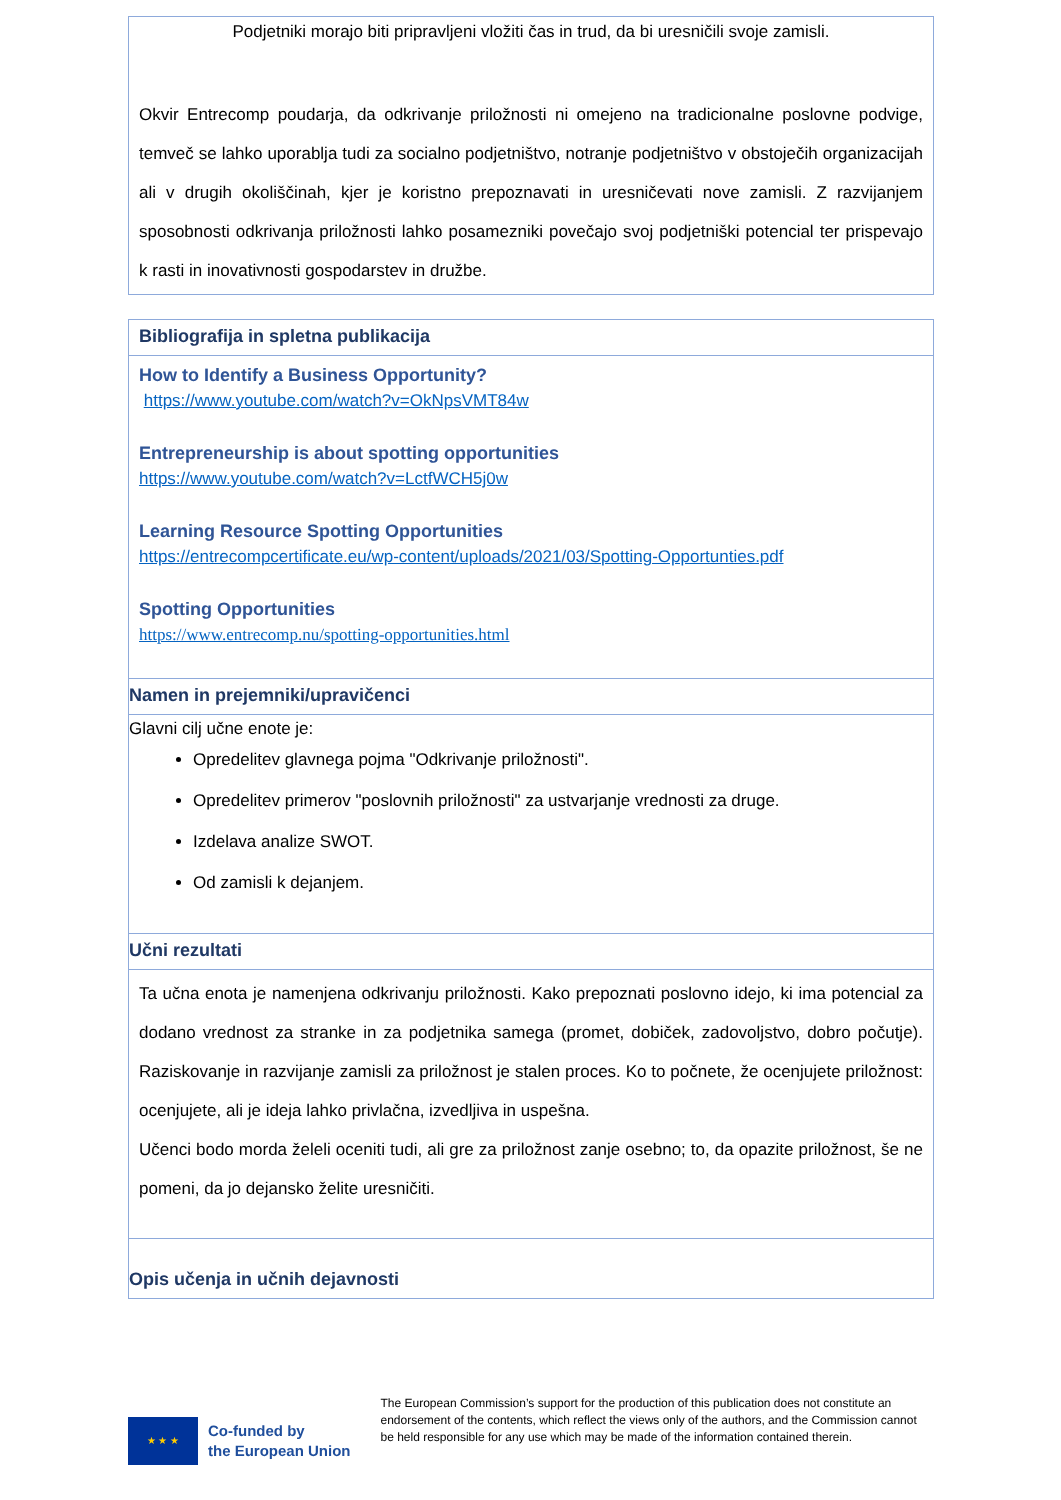Podjetniki morajo biti pripravljeni vložiti čas in trud, da bi uresničili svoje zamisli.
Okvir Entrecomp poudarja, da odkrivanje priložnosti ni omejeno na tradicionalne poslovne podvige, temveč se lahko uporablja tudi za socialno podjetništvo, notranje podjetništvo v obstoječih organizacijah ali v drugih okoliščinah, kjer je koristno prepoznavati in uresničevati nove zamisli. Z razvijanjem sposobnosti odkrivanja priložnosti lahko posamezniki povečajo svoj podjetniški potencial ter prispevajo k rasti in inovativnosti gospodarstev in družbe.
Bibliografija in spletna publikacija
How to Identify a Business Opportunity?
https://www.youtube.com/watch?v=OkNpsVMT84w
Entrepreneurship is about spotting opportunities
https://www.youtube.com/watch?v=LctfWCH5j0w
Learning Resource Spotting Opportunities
https://entrecompcertificate.eu/wp-content/uploads/2021/03/Spotting-Opportunties.pdf
Spotting Opportunities
https://www.entrecomp.nu/spotting-opportunities.html
Namen in prejemniki/upravičenci
Glavni cilj učne enote je:
Opredelitev glavnega pojma "Odkrivanje priložnosti".
Opredelitev primerov "poslovnih priložnosti" za ustvarjanje vrednosti za druge.
Izdelava analize SWOT.
Od zamisli k dejanjem.
Učni rezultati
Ta učna enota je namenjena odkrivanju priložnosti. Kako prepoznati poslovno idejo, ki ima potencial za dodano vrednost za stranke in za podjetnika samega (promet, dobiček, zadovoljstvo, dobro počutje). Raziskovanje in razvijanje zamisli za priložnost je stalen proces. Ko to počnete, že ocenjujete priložnost: ocenjujete, ali je ideja lahko privlačna, izvedljiva in uspešna.
Učenci bodo morda želeli oceniti tudi, ali gre za priložnost zanje osebno; to, da opazite priložnost, še ne pomeni, da jo dejansko želite uresničiti.
Opis učenja in učnih dejavnosti
★ ★ ★
Co-funded by
the European Union
The European Commission’s support for the production of this publication does not constitute an endorsement of the contents, which reflect the views only of the authors, and the Commission cannot be held responsible for any use which may be made of the information contained therein.